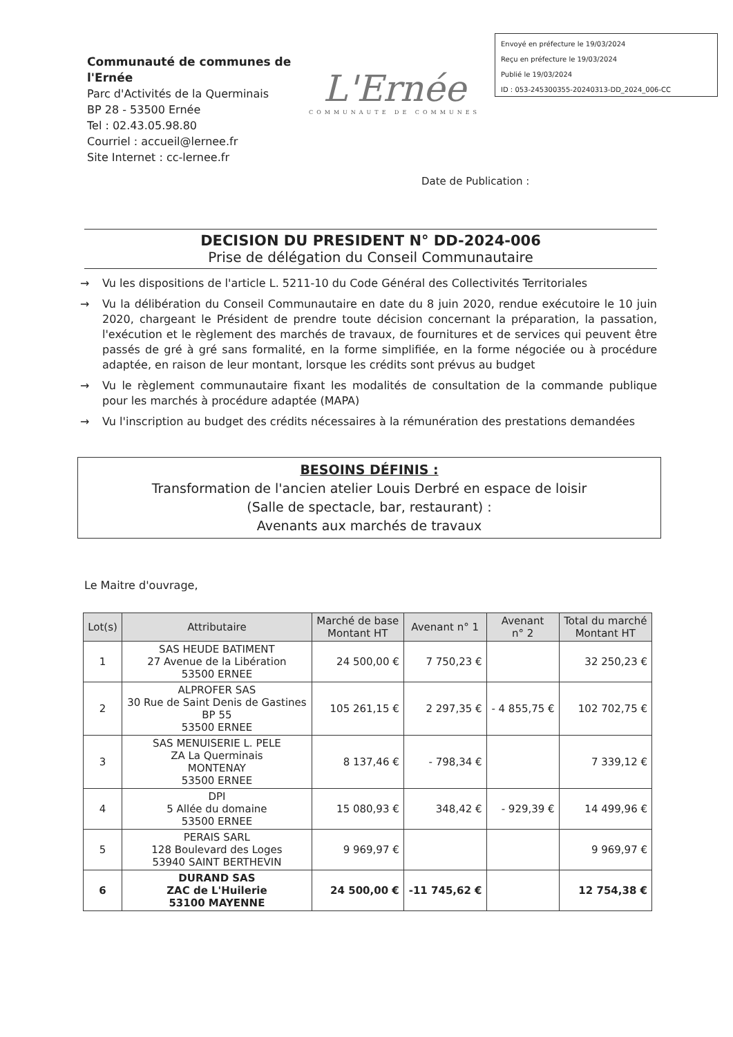Communauté de communes de l'Ernée
Parc d'Activités de la Querminais
BP 28 - 53500 Ernée
Tel : 02.43.05.98.80
Courriel : accueil@lernee.fr
Site Internet : cc-lernee.fr
L'Ernée
COMMUNAUTE DE COMMUNES
Envoyé en préfecture le 19/03/2024
Reçu en préfecture le 19/03/2024
Publié le 19/03/2024
ID : 053-245300355-20240313-DD_2024_006-CC
Date de Publication :
DECISION DU PRESIDENT N° DD-2024-006
Prise de délégation du Conseil Communautaire
→ Vu les dispositions de l'article L. 5211-10 du Code Général des Collectivités Territoriales
→ Vu la délibération du Conseil Communautaire en date du 8 juin 2020, rendue exécutoire le 10 juin 2020, chargeant le Président de prendre toute décision concernant la préparation, la passation, l'exécution et le règlement des marchés de travaux, de fournitures et de services qui peuvent être passés de gré à gré sans formalité, en la forme simplifiée, en la forme négociée ou à procédure adaptée, en raison de leur montant, lorsque les crédits sont prévus au budget
→ Vu le règlement communautaire fixant les modalités de consultation de la commande publique pour les marchés à procédure adaptée (MAPA)
→ Vu l'inscription au budget des crédits nécessaires à la rémunération des prestations demandées
BESOINS DÉFINIS :
Transformation de l'ancien atelier Louis Derbré en espace de loisir
(Salle de spectacle, bar, restaurant) :
Avenants aux marchés de travaux
Le Maitre d'ouvrage,
| Lot(s) | Attributaire | Marché de base Montant HT | Avenant n° 1 | Avenant n° 2 | Total du marché Montant HT |
| --- | --- | --- | --- | --- | --- |
| 1 | SAS HEUDE BATIMENT 27 Avenue de la Libération 53500 ERNEE | 24 500,00 € | 7 750,23 € | | 32 250,23 € |
| 2 | ALPROFER SAS 30 Rue de Saint Denis de Gastines BP 55 53500 ERNEE | 105 261,15 € | 2 297,35 € | - 4 855,75 € | 102 702,75 € |
| 3 | SAS MENUISERIE L. PELE ZA La Querminais MONTENAY 53500 ERNEE | 8 137,46 € | - 798,34 € | | 7 339,12 € |
| 4 | DPI 5 Allée du domaine 53500 ERNEE | 15 080,93 € | 348,42 € | - 929,39 € | 14 499,96 € |
| 5 | PERAIS SARL 128 Boulevard des Loges 53940 SAINT BERTHEVIN | 9 969,97 € | | | 9 969,97 € |
| 6 | DURAND SAS ZAC de L'Huilerie 53100 MAYENNE | 24 500,00 € | -11 745,62 € | | 12 754,38 € |